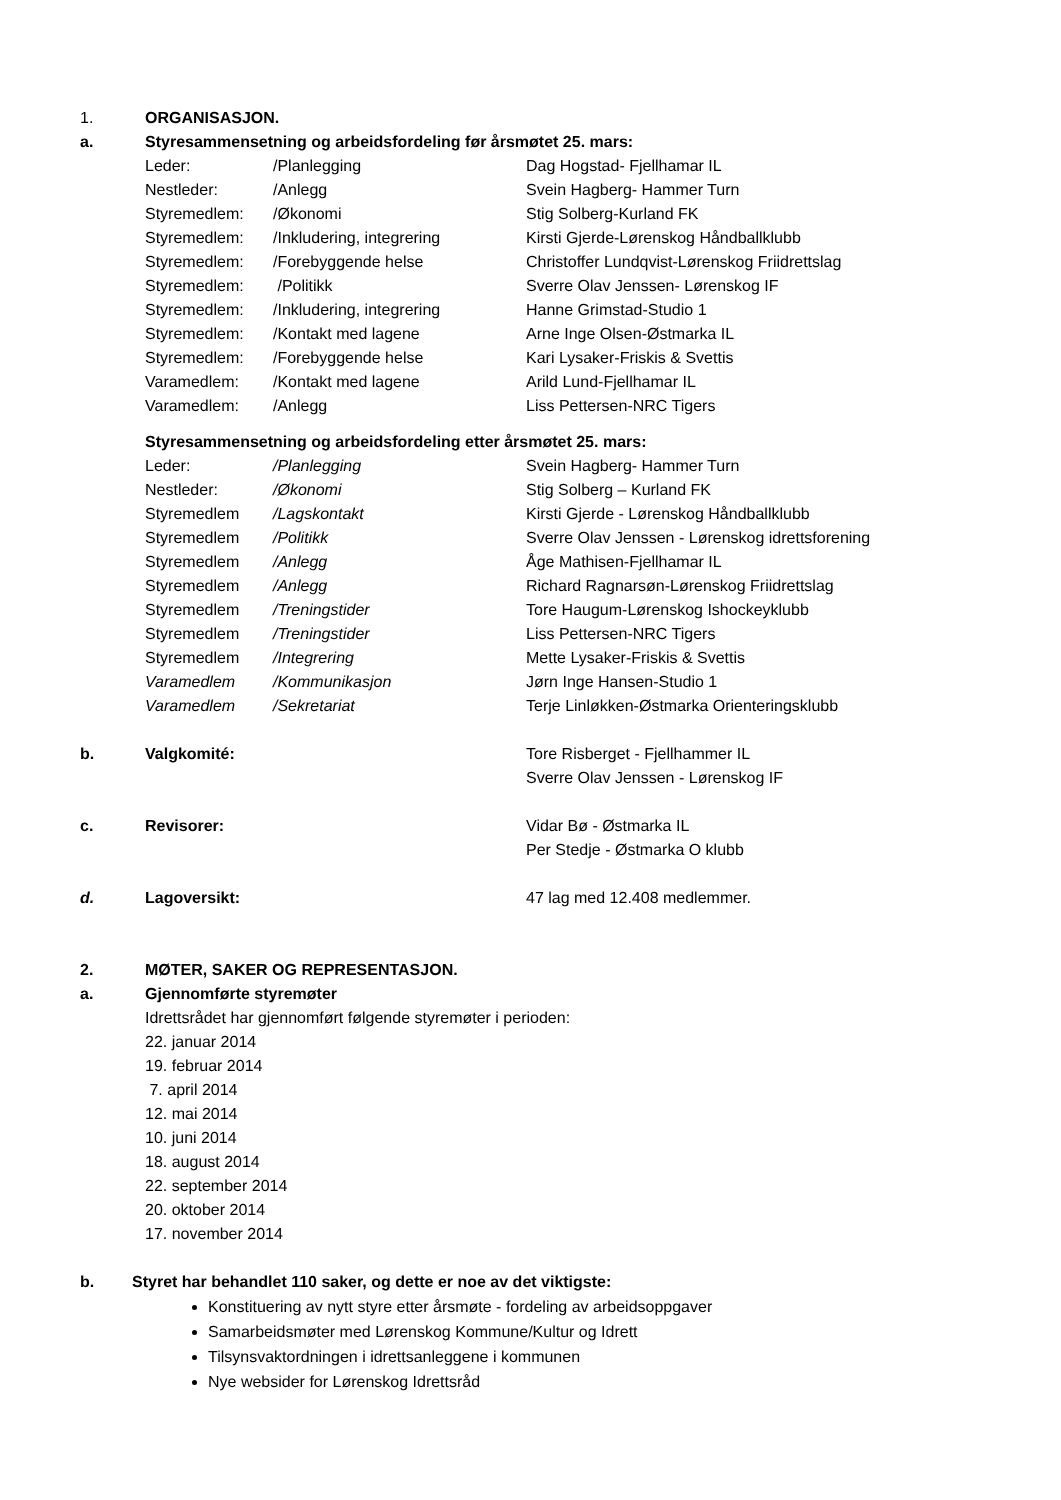1. ORGANISASJON.
a. Styresammensetning og arbeidsfordeling før årsmøtet 25. mars:
| Leder: | /Planlegging | Dag Hogstad- Fjellhamar IL |
| Nestleder: | /Anlegg | Svein Hagberg- Hammer Turn |
| Styremedlem: | /Økonomi | Stig Solberg-Kurland FK |
| Styremedlem: | /Inkludering, integrering | Kirsti Gjerde-Lørenskog Håndballklubb |
| Styremedlem: | /Forebyggende helse | Christoffer Lundqvist-Lørenskog Friidrettslag |
| Styremedlem: | /Politikk | Sverre Olav Jenssen- Lørenskog IF |
| Styremedlem: | /Inkludering, integrering | Hanne Grimstad-Studio 1 |
| Styremedlem: | /Kontakt med lagene | Arne Inge Olsen-Østmarka IL |
| Styremedlem: | /Forebyggende helse | Kari Lysaker-Friskis & Svettis |
| Varamedlem: | /Kontakt med lagene | Arild Lund-Fjellhamar IL |
| Varamedlem: | /Anlegg | Liss Pettersen-NRC Tigers |
| Styresammensetning og arbeidsfordeling etter årsmøtet 25. mars: | | |
| Leder: | /Planlegging | Svein Hagberg- Hammer Turn |
| Nestleder: | /Økonomi | Stig Solberg – Kurland FK |
| Styremedlem | /Lagskontakt | Kirsti Gjerde - Lørenskog Håndballklubb |
| Styremedlem | /Politikk | Sverre Olav Jenssen - Lørenskog idrettsforening |
| Styremedlem | /Anlegg | Åge Mathisen-Fjellhamar IL |
| Styremedlem | /Anlegg | Richard Ragnarsøn-Lørenskog Friidrettslag |
| Styremedlem | /Treningstider | Tore Haugum-Lørenskog Ishockeyklubb |
| Styremedlem | /Treningstider | Liss Pettersen-NRC Tigers |
| Styremedlem | /Integrering | Mette Lysaker-Friskis & Svettis |
| Varamedlem | /Kommunikasjon | Jørn Inge Hansen-Studio 1 |
| Varamedlem | /Sekretariat | Terje Linløkken-Østmarka Orienteringsklubb |
b. Valgkomité: Tore Risberget - Fjellhammer IL
Sverre Olav Jenssen - Lørenskog IF
c. Revisorer: Vidar Bø - Østmarka IL
Per Stedje - Østmarka O klubb
d. Lagoversikt: 47 lag med 12.408 medlemmer.
2. MØTER, SAKER OG REPRESENTASJON.
a. Gjennomførte styremøter
Idrettsrådet har gjennomført følgende styremøter i perioden:
22. januar 2014
19. februar 2014
7. april 2014
12. mai 2014
10. juni 2014
18. august 2014
22. september 2014
20. oktober 2014
17. november 2014
b. Styret har behandlet 110 saker, og dette er noe av det viktigste:
Konstituering av nytt styre etter årsmøte - fordeling av arbeidsoppgaver
Samarbeidsmøter med Lørenskog Kommune/Kultur og Idrett
Tilsynsvaktordningen i idrettsanleggene i kommunen
Nye websider for Lørenskog Idrettsråd